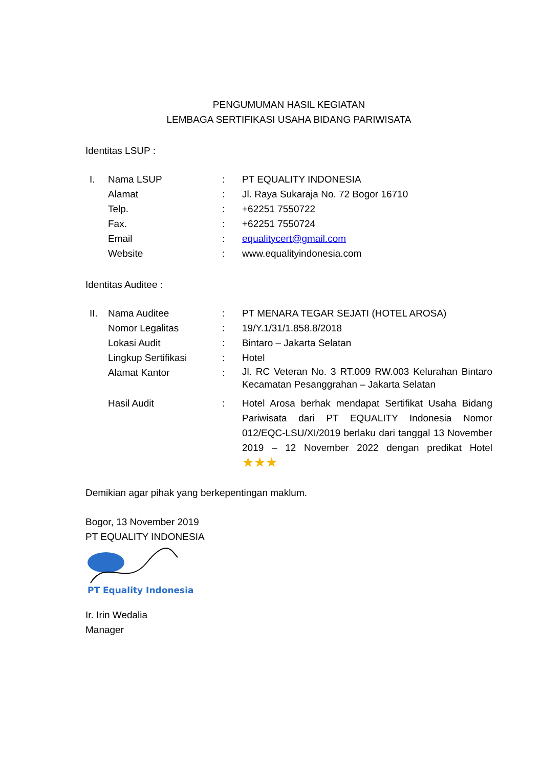PENGUMUMAN HASIL KEGIATAN
LEMBAGA SERTIFIKASI USAHA BIDANG PARIWISATA
Identitas LSUP :
| I. | Nama LSUP | : | PT EQUALITY INDONESIA |
| | Alamat | : | Jl. Raya Sukaraja No. 72 Bogor 16710 |
| | Telp. | : | +62251 7550722 |
| | Fax. | : | +62251 7550724 |
| | Email | : | equalitycert@gmail.com |
| | Website | : | www.equalityindonesia.com |
Identitas Auditee :
| II. | Nama Auditee | : | PT MENARA TEGAR SEJATI (HOTEL AROSA) |
| | Nomor Legalitas | : | 19/Y.1/31/1.858.8/2018 |
| | Lokasi Audit | : | Bintaro – Jakarta Selatan |
| | Lingkup Sertifikasi | : | Hotel |
| | Alamat Kantor | : | Jl. RC Veteran No. 3 RT.009 RW.003 Kelurahan Bintaro Kecamatan Pesanggrahan – Jakarta Selatan |
| | Hasil Audit | : | Hotel Arosa berhak mendapat Sertifikat Usaha Bidang Pariwisata dari PT EQUALITY Indonesia Nomor 012/EQC-LSU/XI/2019 berlaku dari tanggal 13 November 2019 – 12 November 2022 dengan predikat Hotel ★★★ |
Demikian agar pihak yang berkepentingan maklum.
Bogor, 13 November 2019
PT EQUALITY INDONESIA
PT Equality Indonesia
Ir. Irin Wedalia
Manager